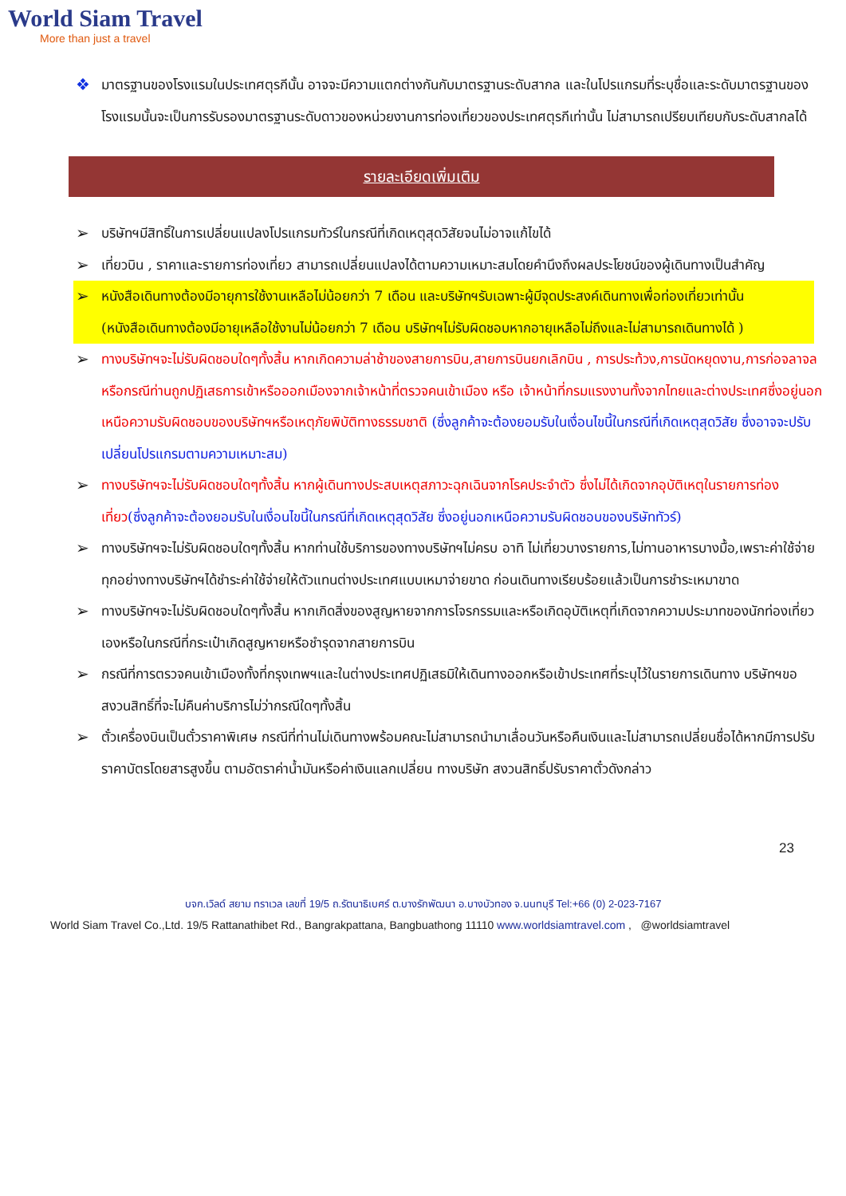World Siam Travel
More than just a travel
❖
มาตรฐานของโรงแรมในประเทศตุรกีนั้น อาจจะมีความแตกต่างกันกับมาตรฐานระดับสากล และในโปรแกรมที่ระบุชื่อและระดับมาตรฐานของโรงแรมนั้นจะเป็นการรับรองมาตรฐานระดับดาวของหน่วยงานการท่องเที่ยวของประเทศตุรกีเท่านั้น ไม่สามารถเปรียบเทียบกับระดับสากลได้
รายละเอียดเพิ่มเติม
➢
บริษัทฯมีสิทธิ์ในการเปลี่ยนแปลงโปรแกรมทัวร์ในกรณีที่เกิดเหตุสุดวิสัยจนไม่อาจแก้ไขได้
➢
เที่ยวบิน , ราคาและรายการท่องเที่ยว สามารถเปลี่ยนแปลงได้ตามความเหมาะสมโดยคำนึงถึงผลประโยชน์ของผู้เดินทางเป็นสำคัญ
➢
หนังสือเดินทางต้องมีอายุการใช้งานเหลือไม่น้อยกว่า 7 เดือน และบริษัทฯรับเฉพาะผู้มีจุดประสงค์เดินทางเพื่อท่องเที่ยวเท่านั้น (หนังสือเดินทางต้องมีอายุเหลือใช้งานไม่น้อยกว่า 7 เดือน บริษัทฯไม่รับผิดชอบหากอายุเหลือไม่ถึงและไม่สามารถเดินทางได้ )
➢
ทางบริษัทฯจะไม่รับผิดชอบใดๆทั้งสิ้น หากเกิดความล่าช้าของสายการบิน,สายการบินยกเลิกบิน , การประท้วง,การนัดหยุดงาน,การก่อจลาจล หรือกรณีท่านถูกปฏิเสธการเข้าหรือออกเมืองจากเจ้าหน้าที่ตรวจคนเข้าเมือง หรือ เจ้าหน้าที่กรมแรงงานทั้งจากไทยและต่างประเทศซึ่งอยู่นอกเหนือความรับผิดชอบของบริษัทฯหรือเหตุภัยพิบัติทางธรรมชาติ (ซึ่งลูกค้าจะต้องยอมรับในเงื่อนไขนี้ในกรณีที่เกิดเหตุสุดวิสัย ซึ่งอาจจะปรับเปลี่ยนโปรแกรมตามความเหมาะสม)
➢
ทางบริษัทฯจะไม่รับผิดชอบใดๆทั้งสิ้น หากผู้เดินทางประสบเหตุสภาวะฉุกเฉินจากโรคประจำตัว ซึ่งไม่ได้เกิดจากอุบัติเหตุในรายการท่องเที่ยว(ซึ่งลูกค้าจะต้องยอมรับในเงื่อนไขนี้ในกรณีที่เกิดเหตุสุดวิสัย ซึ่งอยู่นอกเหนือความรับผิดชอบของบริษัททัวร์)
➢
ทางบริษัทฯจะไม่รับผิดชอบใดๆทั้งสิ้น หากท่านใช้บริการของทางบริษัทฯไม่ครบ อาทิ ไม่เที่ยวบางรายการ,ไม่ทานอาหารบางมื้อ,เพราะค่าใช้จ่ายทุกอย่างทางบริษัทฯได้ชำระค่าใช้จ่ายให้ตัวแทนต่างประเทศแบบเหมาจ่ายขาด ก่อนเดินทางเรียบร้อยแล้วเป็นการชำระเหมาขาด
➢
ทางบริษัทฯจะไม่รับผิดชอบใดๆทั้งสิ้น หากเกิดสิ่งของสูญหายจากการโจรกรรมและหรือเกิดอุบัติเหตุที่เกิดจากความประมาทของนักท่องเที่ยวเองหรือในกรณีที่กระเป๋าเกิดสูญหายหรือชำรุดจากสายการบิน
➢
กรณีที่การตรวจคนเข้าเมืองทั้งที่กรุงเทพฯและในต่างประเทศปฏิเสธมิให้เดินทางออกหรือเข้าประเทศที่ระบุไว้ในรายการเดินทาง บริษัทฯขอสงวนสิทธิ์ที่จะไม่คืนค่าบริการไม่ว่ากรณีใดๆทั้งสิ้น
➢
ตั๋วเครื่องบินเป็นตั๋วราคาพิเศษ กรณีที่ท่านไม่เดินทางพร้อมคณะไม่สามารถนำมาเลื่อนวันหรือคืนเงินและไม่สามารถเปลี่ยนชื่อได้หากมีการปรับราคาบัตรโดยสารสูงขึ้น ตามอัตราค่าน้ำมันหรือค่าเงินแลกเปลี่ยน ทางบริษัท สงวนสิทธิ์ปรับราคาตั๋วดังกล่าว
23
บจก.เวิลด์ สยาม ทราเวล เลขที่ 19/5 ถ.รัตนาธิเบศร์ ต.บางรักพัฒนา อ.บางบัวทอง จ.นนทบุรี Tel:+66 (0) 2-023-7167
World Siam Travel Co.,Ltd. 19/5 Rattanathibet Rd., Bangrakpattana, Bangbuathong 11110 www.worldsiamtravel.com , @worldsiamtravel